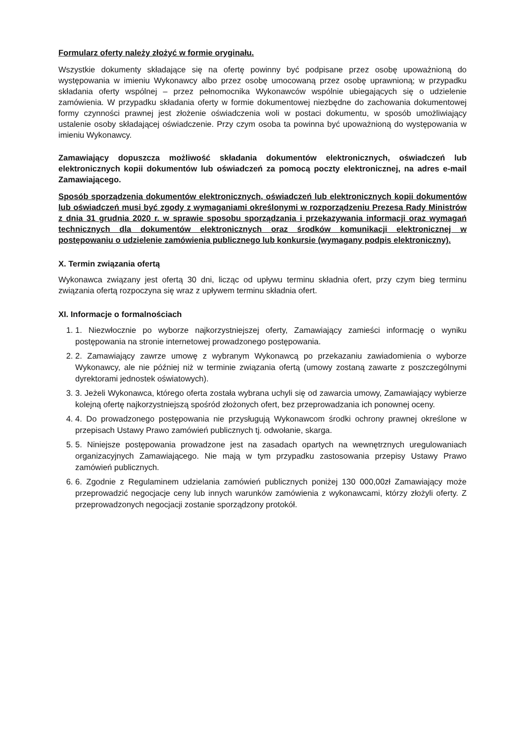Formularz oferty należy złożyć w formie oryginału.
Wszystkie dokumenty składające się na ofertę powinny być podpisane przez osobę upoważnioną do występowania w imieniu Wykonawcy albo przez osobę umocowaną przez osobę uprawnioną; w przypadku składania oferty wspólnej – przez pełnomocnika Wykonawców wspólnie ubiegających się o udzielenie zamówienia. W przypadku składania oferty w formie dokumentowej niezbędne do zachowania dokumentowej formy czynności prawnej jest złożenie oświadczenia woli w postaci dokumentu, w sposób umożliwiający ustalenie osoby składającej oświadczenie. Przy czym osoba ta powinna być upoważnioną do występowania w imieniu Wykonawcy.
Zamawiający dopuszcza możliwość składania dokumentów elektronicznych, oświadczeń lub elektronicznych kopii dokumentów lub oświadczeń za pomocą poczty elektronicznej, na adres e-mail Zamawiającego.
Sposób sporządzenia dokumentów elektronicznych, oświadczeń lub elektronicznych kopii dokumentów lub oświadczeń musi być zgody z wymaganiami określonymi w rozporządzeniu Prezesa Rady Ministrów z dnia 31 grudnia 2020 r. w sprawie sposobu sporządzania i przekazywania informacji oraz wymagań technicznych dla dokumentów elektronicznych oraz środków komunikacji elektronicznej w postępowaniu o udzielenie zamówienia publicznego lub konkursie (wymagany podpis elektroniczny).
X. Termin związania ofertą
Wykonawca związany jest ofertą 30 dni, licząc od upływu terminu składnia ofert, przy czym bieg terminu związania ofertą rozpoczyna się wraz z upływem terminu składnia ofert.
XI. Informacje o formalnościach
1. 1. Niezwłocznie po wyborze najkorzystniejszej oferty, Zamawiający zamieści informację o wyniku postępowania na stronie internetowej prowadzonego postępowania.
2. 2. Zamawiający zawrze umowę z wybranym Wykonawcą po przekazaniu zawiadomienia o wyborze Wykonawcy, ale nie później niż w terminie związania ofertą (umowy zostaną zawarte z poszczególnymi dyrektorami jednostek oświatowych).
3. 3. Jeżeli Wykonawca, którego oferta została wybrana uchyli się od zawarcia umowy, Zamawiający wybierze kolejną ofertę najkorzystniejszą spośród złożonych ofert, bez przeprowadzania ich ponownej oceny.
4. 4. Do prowadzonego postępowania nie przysługują Wykonawcom środki ochrony prawnej określone w przepisach Ustawy Prawo zamówień publicznych tj. odwołanie, skarga.
5. 5. Niniejsze postępowania prowadzone jest na zasadach opartych na wewnętrznych uregulowaniach organizacyjnych Zamawiającego. Nie mają w tym przypadku zastosowania przepisy Ustawy Prawo zamówień publicznych.
6. 6. Zgodnie z Regulaminem udzielania zamówień publicznych poniżej 130 000,00zł Zamawiający może przeprowadzić negocjacje ceny lub innych warunków zamówienia z wykonawcami, którzy złożyli oferty. Z przeprowadzonych negocjacji zostanie sporządzony protokół.